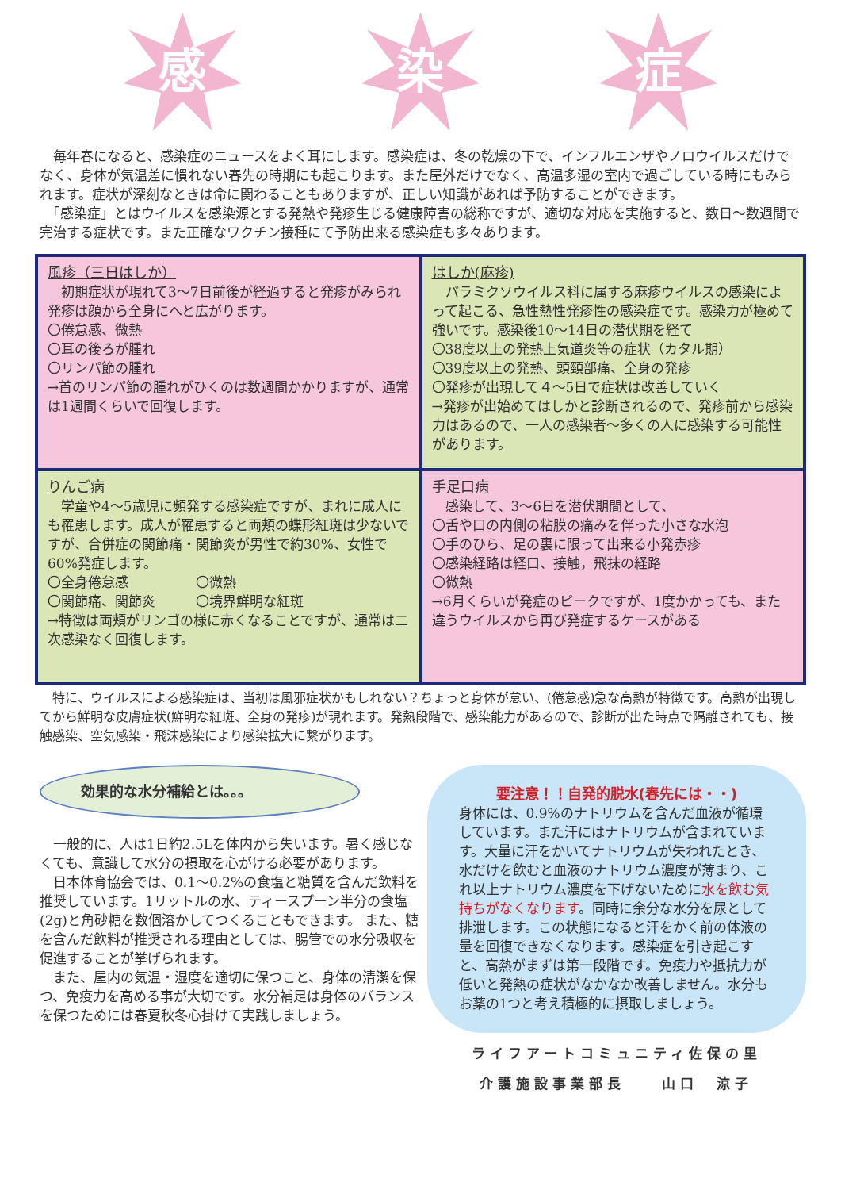感 染 症
　毎年春になると、感染症のニュースをよく耳にします。感染症は、冬の乾燥の下で、インフルエンザやノロウイルスだけでなく、身体が気温差に慣れない春先の時期にも起こります。また屋外だけでなく、高温多湿の室内で過ごしている時にもみられます。症状が深刻なときは命に関わることもありますが、正しい知識があれば予防することができます。
　「感染症」とはウイルスを感染源とする発熱や発疹生じる健康障害の総称ですが、適切な対応を実施すると、数日～数週間で完治する症状です。また正確なワクチン接種にて予防出来る感染症も多々あります。
風疹（三日はしか）
　初期症状が現れて3～7日前後が経過すると発疹がみられ発疹は顔から全身にへと広がります。
〇倦怠感、微熱
〇耳の後ろが腫れ
〇リンパ節の腫れ
→首のリンパ節の腫れがひくのは数週間かかりますが、通常は1週間くらいで回復します。
はしか(麻疹)
　パラミクソウイルス科に属する麻疹ウイルスの感染によって起こる、急性熱性発疹性の感染症です。感染力が極めて強いです。感染後10～14日の潜伏期を経て
〇38度以上の発熱上気道炎等の症状（カタル期）
〇39度以上の発熱、頭頸部痛、全身の発疹
〇発疹が出現して４～5日で症状は改善していく
→発疹が出始めてはしかと診断されるので、発疹前から感染力はあるので、一人の感染者～多くの人に感染する可能性があります。
りんご病
　学童や4～5歳児に頻発する感染症ですが、まれに成人にも罹患します。成人が罹患すると両頬の蝶形紅斑は少ないですが、合併症の関節痛・関節炎が男性で約30%、女性で60%発症します。
〇全身倦怠感　　　　　〇微熱
〇関節痛、関節炎　　　〇境界鮮明な紅斑
→特徴は両頬がリンゴの様に赤くなることですが、通常は二次感染なく回復します。
手足口病
　感染して、3～6日を潜伏期間として、
〇舌や口の内側の粘膜の痛みを伴った小さな水泡
〇手のひら、足の裏に限って出来る小発赤疹
〇感染経路は経口、接触，飛抹の経路
〇微熱
→6月くらいが発症のピークですが、1度かかっても、また違うウイルスから再び発症するケースがある
　特に、ウイルスによる感染症は、当初は風邪症状かもしれない？ちょっと身体が怠い、(倦怠感)急な高熱が特徴です。高熱が出現してから鮮明な皮膚症状(鮮明な紅斑、全身の発疹)が現れます。発熱段階で、感染能力があるので、診断が出た時点で隔離されても、接触感染、空気感染・飛沫感染により感染拡大に繋がります。
効果的な水分補給とは。。。
　一般的に、人は1日約2.5Lを体内から失います。暑く感じなくても、意識して水分の摂取を心がける必要があります。
　日本体育協会では、0.1～0.2%の食塩と糖質を含んだ飲料を推奨しています。1リットルの水、ティースプーン半分の食塩(2g)と角砂糖を数個溶かしてつくることもできます。 また、糖を含んだ飲料が推奨される理由としては、腸管での水分吸収を促進することが挙げられます。
　また、屋内の気温・湿度を適切に保つこと、身体の清潔を保つ、免疫力を高める事が大切です。水分補足は身体のバランスを保つためには春夏秋冬心掛けて実践しましょう。
要注意！！自発的脱水(春先には・・)
身体には、0.9%のナトリウムを含んだ血液が循環しています。また汗にはナトリウムが含まれています。大量に汗をかいてナトリウムが失われたとき、水だけを飲むと血液のナトリウム濃度が薄まり、これ以上ナトリウム濃度を下げないために水を飲む気持ちがなくなります。同時に余分な水分を尿として排泄します。この状態になると汗をかく前の体液の量を回復できなくなります。感染症を引き起こすと、高熱がまずは第一段階です。免疫力や抵抗力が低いと発熱の症状がなかなか改善しません。水分もお薬の1つと考え積極的に摂取しましょう。
ライフアートコミュニティ佐保の里
介護施設事業部長　　山口　涼子